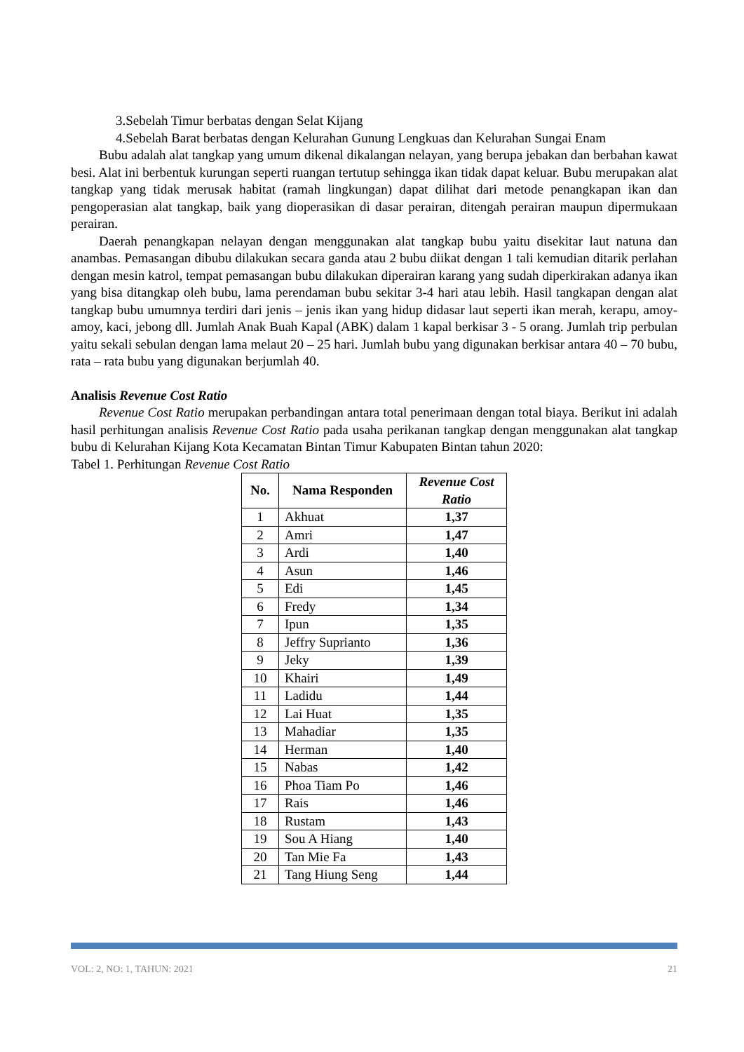3.Sebelah Timur berbatas dengan Selat Kijang
4.Sebelah Barat berbatas dengan Kelurahan Gunung Lengkuas dan Kelurahan Sungai Enam
Bubu adalah alat tangkap yang umum dikenal dikalangan nelayan, yang berupa jebakan dan berbahan kawat besi. Alat ini berbentuk kurungan seperti ruangan tertutup sehingga ikan tidak dapat keluar. Bubu merupakan alat tangkap yang tidak merusak habitat (ramah lingkungan) dapat dilihat dari metode penangkapan ikan dan pengoperasian alat tangkap, baik yang dioperasikan di dasar perairan, ditengah perairan maupun dipermukaan perairan.
Daerah penangkapan nelayan dengan menggunakan alat tangkap bubu yaitu disekitar laut natuna dan anambas. Pemasangan dibubu dilakukan secara ganda atau 2 bubu diikat dengan 1 tali kemudian ditarik perlahan dengan mesin katrol, tempat pemasangan bubu dilakukan diperairan karang yang sudah diperkirakan adanya ikan yang bisa ditangkap oleh bubu, lama perendaman bubu sekitar 3-4 hari atau lebih. Hasil tangkapan dengan alat tangkap bubu umumnya terdiri dari jenis – jenis ikan yang hidup didasar laut seperti ikan merah, kerapu, amoy-amoy, kaci, jebong dll. Jumlah Anak Buah Kapal (ABK) dalam 1 kapal berkisar 3 - 5 orang. Jumlah trip perbulan yaitu sekali sebulan dengan lama melaut 20 – 25 hari. Jumlah bubu yang digunakan berkisar antara 40 – 70 bubu, rata – rata bubu yang digunakan berjumlah 40.
Analisis Revenue Cost Ratio
Revenue Cost Ratio merupakan perbandingan antara total penerimaan dengan total biaya. Berikut ini adalah hasil perhitungan analisis Revenue Cost Ratio pada usaha perikanan tangkap dengan menggunakan alat tangkap bubu di Kelurahan Kijang Kota Kecamatan Bintan Timur Kabupaten Bintan tahun 2020:
Tabel 1. Perhitungan Revenue Cost Ratio
| No. | Nama Responden | Revenue Cost Ratio |
| --- | --- | --- |
| 1 | Akhuat | 1,37 |
| 2 | Amri | 1,47 |
| 3 | Ardi | 1,40 |
| 4 | Asun | 1,46 |
| 5 | Edi | 1,45 |
| 6 | Fredy | 1,34 |
| 7 | Ipun | 1,35 |
| 8 | Jeffry Suprianto | 1,36 |
| 9 | Jeky | 1,39 |
| 10 | Khairi | 1,49 |
| 11 | Ladidu | 1,44 |
| 12 | Lai Huat | 1,35 |
| 13 | Mahadiar | 1,35 |
| 14 | Herman | 1,40 |
| 15 | Nabas | 1,42 |
| 16 | Phoa Tiam Po | 1,46 |
| 17 | Rais | 1,46 |
| 18 | Rustam | 1,43 |
| 19 | Sou A Hiang | 1,40 |
| 20 | Tan Mie Fa | 1,43 |
| 21 | Tang Hiung Seng | 1,44 |
VOL: 2, NO: 1, TAHUN: 2021 21